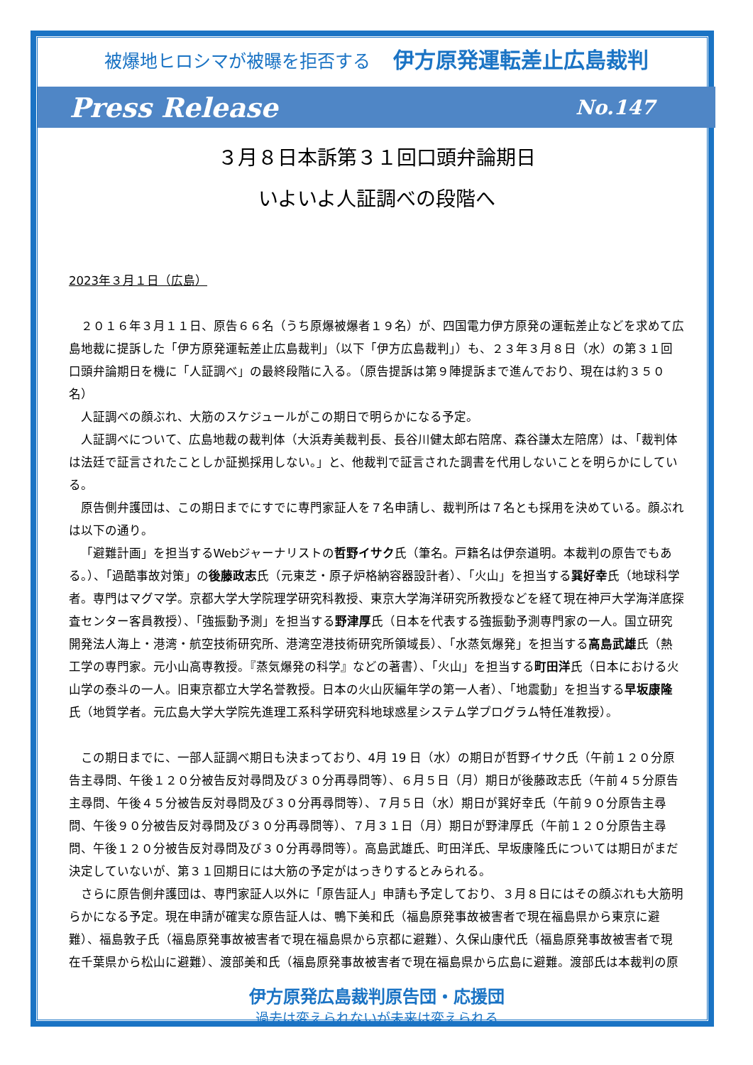被爆地ヒロシマが被曝を拒否する 伊方原発運転差止広島裁判
Press Release No.147
３月８日本訴第３１回口頭弁論期日
いよいよ人証調べの段階へ
2023年３月１日（広島）
２０１６年３月１１日、原告６６名（うち原爆被爆者１９名）が、四国電力伊方原発の運転差止などを求めて広島地裁に提訴した「伊方原発運転差止広島裁判」（以下「伊方広島裁判」）も、２３年３月８日（水）の第３１回口頭弁論期日を機に「人証調べ」の最終段階に入る。（原告提訴は第９陣提訴まで進んでおり、現在は約３５０名）
人証調べの顔ぶれ、大筋のスケジュールがこの期日で明らかになる予定。
人証調べについて、広島地裁の裁判体（大浜寿美裁判長、長谷川健太郎右陪席、森谷謙太左陪席）は、「裁判体は法廷で証言されたことしか証拠採用しない。」と、他裁判で証言された調書を代用しないことを明らかにしている。
原告側弁護団は、この期日までにすでに専門家証人を７名申請し、裁判所は７名とも採用を決めている。顔ぶれは以下の通り。
「避難計画」を担当するWebジャーナリストの哲野イサク氏（筆名。戸籍名は伊奈道明。本裁判の原告でもある。）、「過酷事故対策」の後藤政志氏（元東芝・原子炉格納容器設計者）、「火山」を担当する巽好幸氏（地球科学者。専門はマグマ学。京都大学大学院理学研究科教授、東京大学海洋研究所教授などを経て現在神戸大学海洋底探査センター客員教授）、「強振動予測」を担当する野津厚氏（日本を代表する強振動予測専門家の一人。国立研究開発法人海上・港湾・航空技術研究所、港湾空港技術研究所領域長）、「水蒸気爆発」を担当する高島武雄氏（熱工学の専門家。元小山高専教授。『蒸気爆発の科学』などの著書）、「火山」を担当する町田洋氏（日本における火山学の泰斗の一人。旧東京都立大学名誉教授。日本の火山灰編年学の第一人者）、「地震動」を担当する早坂康隆氏（地質学者。元広島大学大学院先進理工系科学研究科地球惑星システム学プログラム特任准教授）。
この期日までに、一部人証調べ期日も決まっており、4月 19 日（水）の期日が哲野イサク氏（午前１２０分原告主尋問、午後１２０分被告反対尋問及び３０分再尋問等）、６月５日（月）期日が後藤政志氏（午前４５分原告主尋問、午後４５分被告反対尋問及び３０分再尋問等）、７月５日（水）期日が巽好幸氏（午前９０分原告主尋問、午後９０分被告反対尋問及び３０分再尋問等）、７月３１日（月）期日が野津厚氏（午前１２０分原告主尋問、午後１２０分被告反対尋問及び３０分再尋問等）。高島武雄氏、町田洋氏、早坂康隆氏については期日がまだ決定していないが、第３１回期日には大筋の予定がはっきりするとみられる。
さらに原告側弁護団は、専門家証人以外に「原告証人」申請も予定しており、３月８日にはその顔ぶれも大筋明らかになる予定。現在申請が確実な原告証人は、鴨下美和氏（福島原発事故被害者で現在福島県から東京に避難）、福島敦子氏（福島原発事故被害者で現在福島県から京都に避難）、久保山康代氏（福島原発事故被害者で現在千葉県から松山に避難）、渡部美和氏（福島原発事故被害者で現在福島県から広島に避難。渡部氏は本裁判の原
伊方原発広島裁判原告団・応援団
過去は変えられないが未来は変えられる